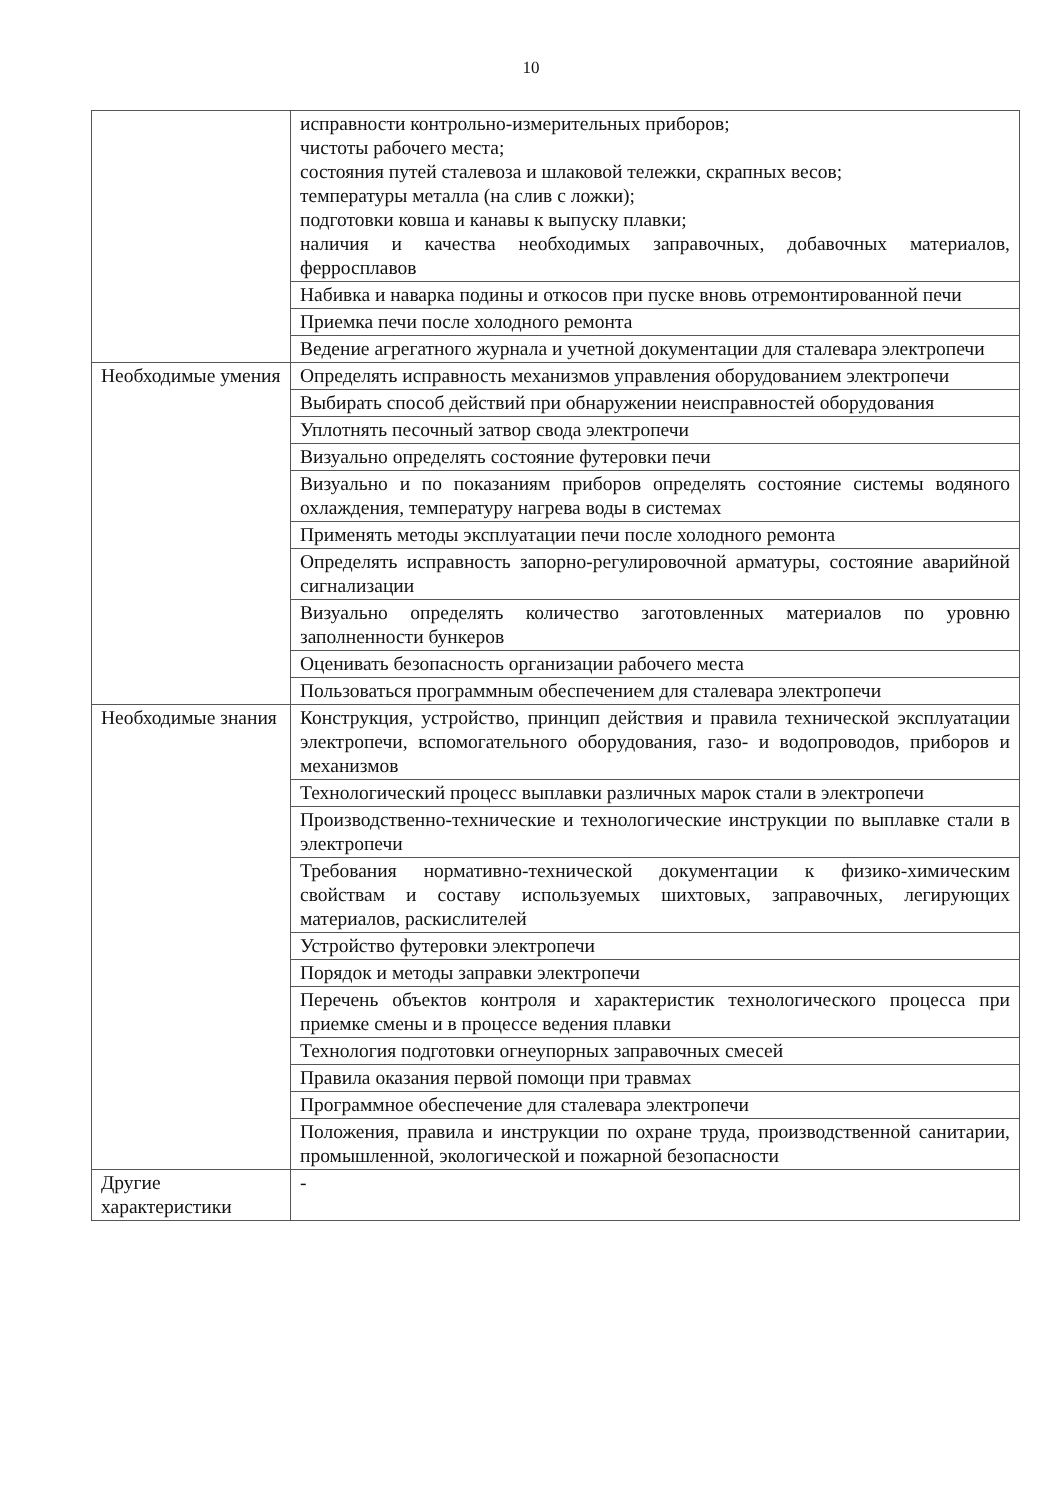10
| | исправности контрольно-измерительных приборов; чистоты рабочего места; состояния путей сталевоза и шлаковой тележки, скрапных весов; температуры металла (на слив с ложки); подготовки ковша и канавы к выпуску плавки; наличия и качества необходимых заправочных, добавочных материалов, ферросплавов |
| | Набивка и наварка подины и откосов при пуске вновь отремонтированной печи |
| | Приемка печи после холодного ремонта |
| | Ведение агрегатного журнала и учетной документации для сталевара электропечи |
| Необходимые умения | Определять исправность механизмов управления оборудованием электропечи |
| | Выбирать способ действий при обнаружении неисправностей оборудования |
| | Уплотнять песочный затвор свода электропечи |
| | Визуально определять состояние футеровки печи |
| | Визуально и по показаниям приборов определять состояние системы водяного охлаждения, температуру нагрева воды в системах |
| | Применять методы эксплуатации печи после холодного ремонта |
| | Определять исправность запорно-регулировочной арматуры, состояние аварийной сигнализации |
| | Визуально определять количество заготовленных материалов по уровню заполненности бункеров |
| | Оценивать безопасность организации рабочего места |
| | Пользоваться программным обеспечением для сталевара электропечи |
| Необходимые знания | Конструкция, устройство, принцип действия и правила технической эксплуатации электропечи, вспомогательного оборудования, газо- и водопроводов, приборов и механизмов |
| | Технологический процесс выплавки различных марок стали в электропечи |
| | Производственно-технические и технологические инструкции по выплавке стали в электропечи |
| | Требования нормативно-технической документации к физико-химическим свойствам и составу используемых шихтовых, заправочных, легирующих материалов, раскислителей |
| | Устройство футеровки электропечи |
| | Порядок и методы заправки электропечи |
| | Перечень объектов контроля и характеристик технологического процесса при приемке смены и в процессе ведения плавки |
| | Технология подготовки огнеупорных заправочных смесей |
| | Правила оказания первой помощи при травмах |
| | Программное обеспечение для сталевара электропечи |
| | Положения, правила и инструкции по охране труда, производственной санитарии, промышленной, экологической и пожарной безопасности |
| Другие характеристики | - |